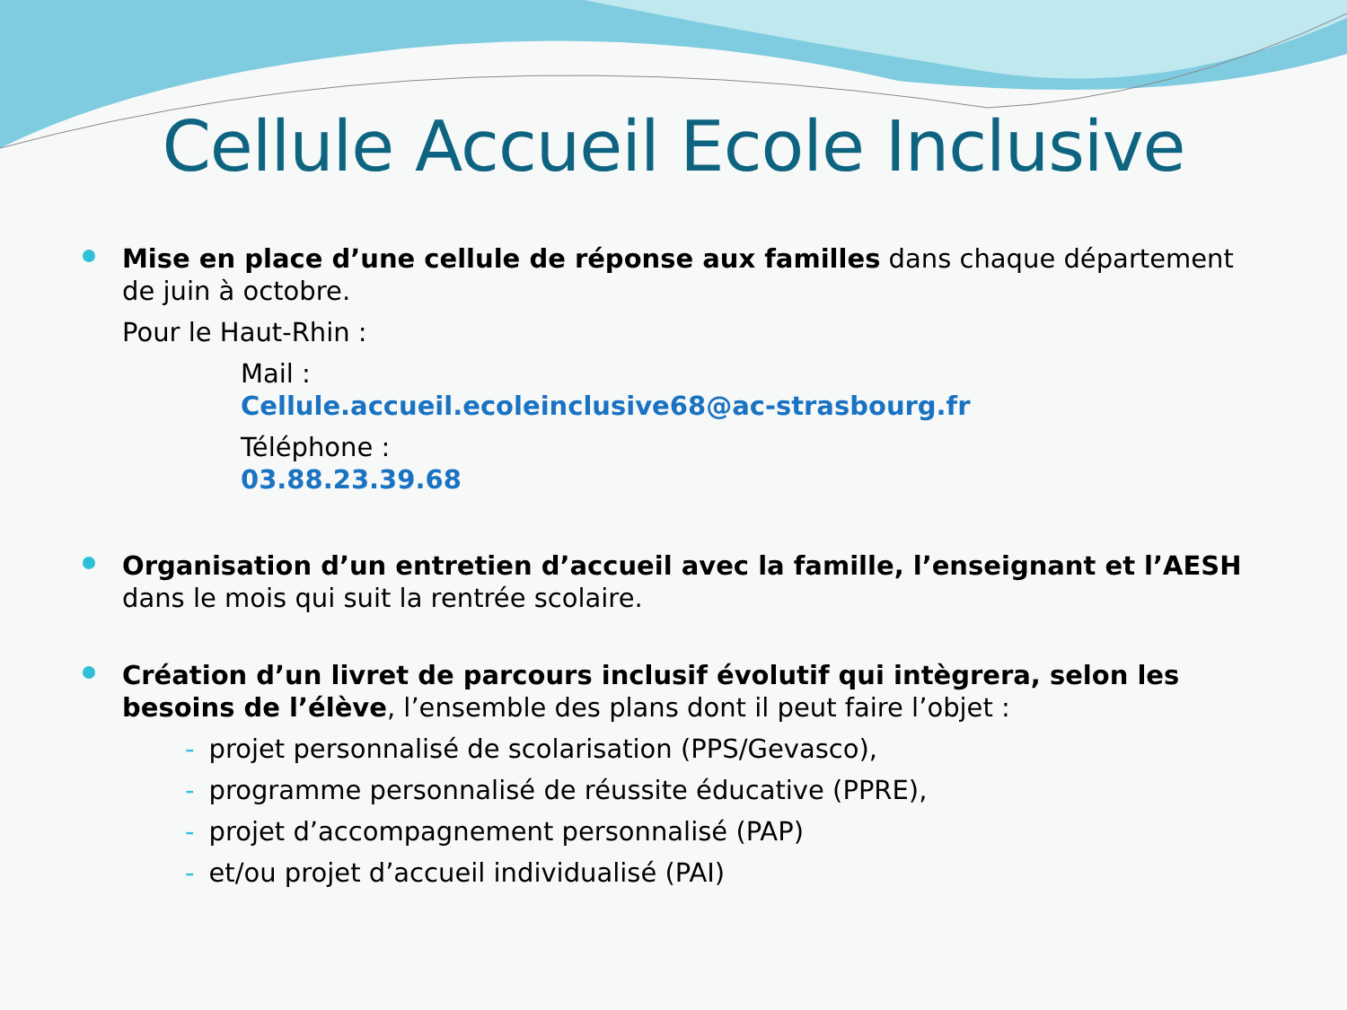Cellule Accueil Ecole Inclusive
Mise en place d’une cellule de réponse aux familles dans chaque département de juin à octobre.
Pour le Haut-Rhin :
Mail :
Cellule.accueil.ecoleinclusive68@ac-strasbourg.fr
Téléphone :
03.88.23.39.68
Organisation d’un entretien d’accueil avec la famille, l’enseignant et l’AESH dans le mois qui suit la rentrée scolaire.
Création d’un livret de parcours inclusif évolutif qui intègrera, selon les besoins de l’élève, l’ensemble des plans dont il peut faire l’objet :
- projet personnalisé de scolarisation (PPS/Gevasco),
- programme personnalisé de réussite éducative (PPRE),
- projet d’accompagnement personnalisé (PAP)
- et/ou projet d’accueil individualisé (PAI)